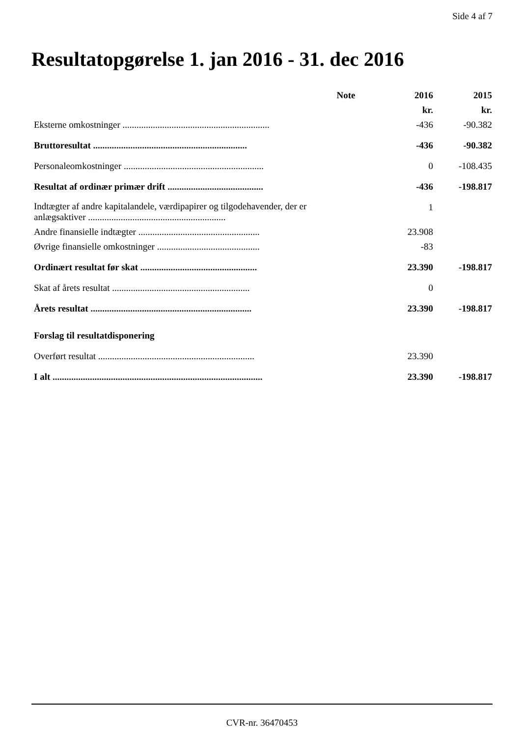Side 4 af 7
Resultatopgørelse 1. jan 2016 - 31. dec 2016
| | Note | 2016 | 2015 |
| --- | --- | --- | --- |
| | | kr. | kr. |
| Eksterne omkostninger ............................................................... | | -436 | -90.382 |
| Bruttoresultat .................................................................. | | -436 | -90.382 |
| Personaleomkostninger ............................................................ | | 0 | -108.435 |
| Resultat af ordinær primær drift ......................................... | | -436 | -198.817 |
| Indtægter af andre kapitalandele, værdipapirer og tilgodehavender, der er anlægsaktiver ........................................................... | | 1 | |
| Andre finansielle indtægter .................................................... | | 23.908 | |
| Øvrige finansielle omkostninger ............................................ | | -83 | |
| Ordinært resultat før skat .................................................. | | 23.390 | -198.817 |
| Skat af årets resultat ........................................................... | | 0 | |
| Årets resultat ..................................................................... | | 23.390 | -198.817 |
| Forslag til resultatdisponering | | | |
| Overført resultat ................................................................... | | 23.390 | |
| I alt .......................................................................................... | | 23.390 | -198.817 |
CVR-nr. 36470453